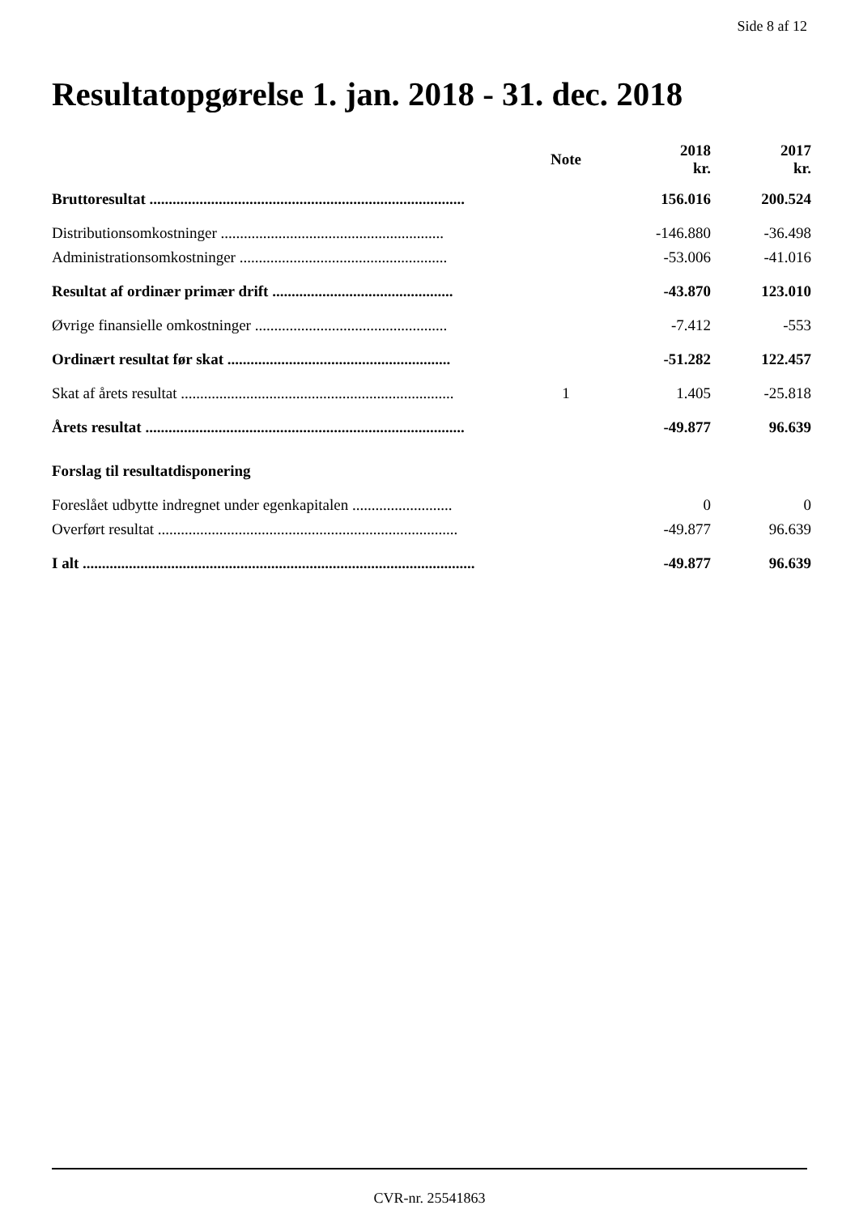Side 8 af 12
Resultatopgørelse 1. jan. 2018 - 31. dec. 2018
| | Note | 2018 kr. | 2017 kr. |
| --- | --- | --- | --- |
| Bruttoresultat .................................................................................. | | 156.016 | 200.524 |
| Distributionsomkostninger .......................................................... | | -146.880 | -36.498 |
| Administrationsomkostninger ...................................................... | | -53.006 | -41.016 |
| Resultat af ordinær primær drift ............................................... | | -43.870 | 123.010 |
| Øvrige finansielle omkostninger .................................................. | | -7.412 | -553 |
| Ordinært resultat før skat .......................................................... | | -51.282 | 122.457 |
| Skat af årets resultat ....................................................................... | 1 | 1.405 | -25.818 |
| Årets resultat ................................................................................... | | -49.877 | 96.639 |
| Forslag til resultatdisponering | | | |
| Foreslået udbytte indregnet under egenkapitalen .......................... | | 0 | 0 |
| Overført resultat .............................................................................. | | -49.877 | 96.639 |
| I alt ...................................................................................................... | | -49.877 | 96.639 |
CVR-nr. 25541863